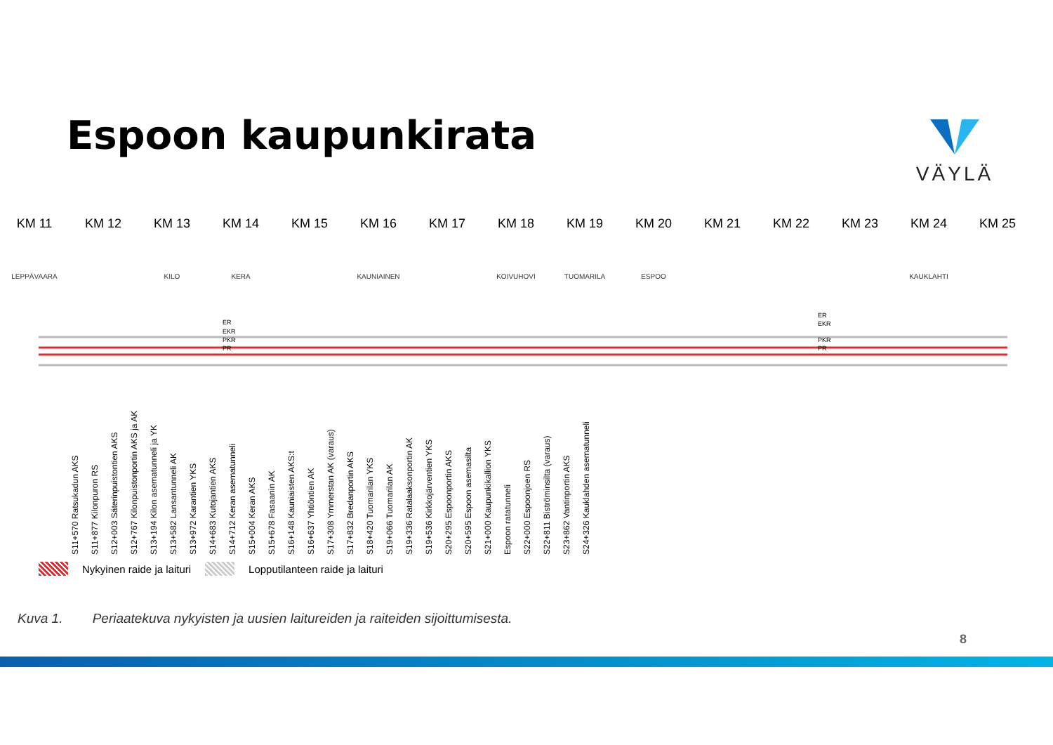Espoon kaupunkirata VÄYLÄ
KM 11 KM 12 KM 13 KM 14 KM 15 KM 16 KM 17 KM 18 KM 19 KM 20 KM 21 KM 22 KM 23 KM 24 KM 25
LEPPÄVAARA KILO KERA KAUNIAINEN KOIVUHOVI TUOMARILA ESPOO KAUKLAHTI
ER
EKR
PKR
PR
ER
EKR
PKR
PR
S11+570 Ratsukadun AKS
S11+877 Kilonpuron RS
S12+003 Säterinpuistontien AKS
S12+767 Kilonpuistonportin AKS ja AK
S13+194 Kilon asematunneli ja YK
S13+582 Lansantunneli AK
S13+972 Karantien YKS
S14+683 Kutojantien AKS
S14+712 Keran asematunneli
S15+004 Keran AKS
S15+678 Fasaanin AK
S16+148 Kauniaisten AKS:t
S16+637 Yhtiöntien AK
S17+308 Ymmerstan AK (varaus)
S17+832 Bredanportin AKS
S18+420 Tuomarilan YKS
S19+066 Tuomarilan AK
S19+336 Ratalaaksonportin AK
S19+536 Kirkkojärventien YKS
S20+295 Espoonportin AKS
S20+595 Espoon asemasilta
S21+000 Kaupunkikallion YKS
Espoon ratatunneli
S22+000 Espoonjoen RS
S22+811 Biströminsilta (varaus)
S23+862 Vantinportin AKS
S24+326 Kauklahden asematunneli
Nykyinen raide ja laituri Lopputilanteen raide ja laituri
Kuva 1. Periaatekuva nykyisten ja uusien laitureiden ja raiteiden sijoittumisesta.
8